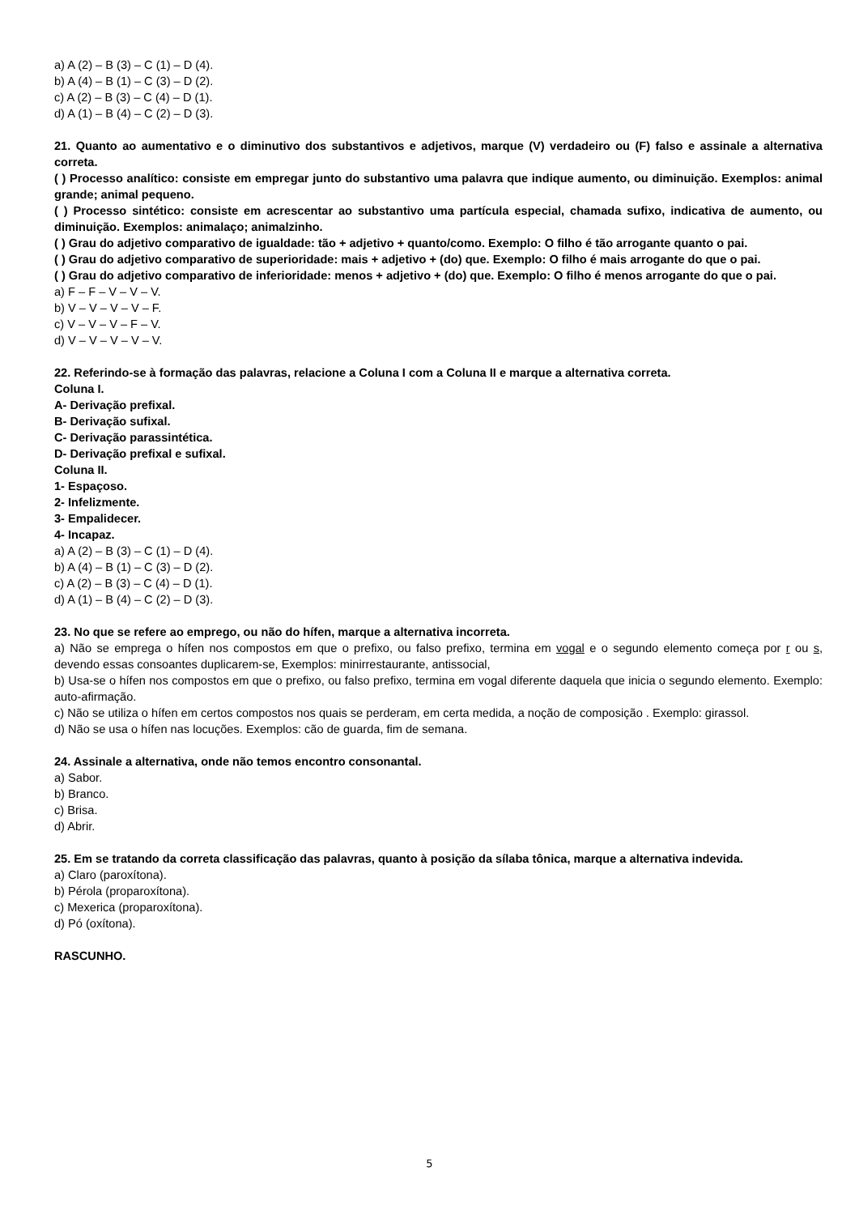a) A (2) – B (3) – C (1) – D (4).
b) A (4) – B (1) – C (3) – D (2).
c) A (2) – B (3) – C (4) – D (1).
d) A (1) – B (4) – C (2) – D (3).
21. Quanto ao aumentativo e o diminutivo dos substantivos e adjetivos, marque (V) verdadeiro ou (F) falso e assinale a alternativa correta.
( ) Processo analítico: consiste em empregar junto do substantivo uma palavra que indique aumento, ou diminuição. Exemplos: animal grande; animal pequeno.
( ) Processo sintético: consiste em acrescentar ao substantivo uma partícula especial, chamada sufixo, indicativa de aumento, ou diminuição. Exemplos: animalaço; animalzinho.
( ) Grau do adjetivo comparativo de igualdade: tão + adjetivo + quanto/como. Exemplo: O filho é tão arrogante quanto o pai.
( ) Grau do adjetivo comparativo de superioridade: mais + adjetivo + (do) que. Exemplo: O filho é mais arrogante do que o pai.
( ) Grau do adjetivo comparativo de inferioridade: menos + adjetivo + (do) que. Exemplo: O filho é menos arrogante do que o pai.
a) F – F – V – V – V.
b) V – V – V – V – F.
c) V – V – V – F – V.
d) V – V – V – V – V.
22. Referindo-se à formação das palavras, relacione a Coluna I com a Coluna II e marque a alternativa correta.
Coluna I.
A- Derivação prefixal.
B- Derivação sufixal.
C- Derivação parassintética.
D- Derivação prefixal e sufixal.
Coluna II.
1- Espaçoso.
2- Infelizmente.
3- Empalidecer.
4- Incapaz.
a) A (2) – B (3) – C (1) – D (4).
b) A (4) – B (1) – C (3) – D (2).
c) A (2) – B (3) – C (4) – D (1).
d) A (1) – B (4) – C (2) – D (3).
23. No que se refere ao emprego, ou não do hífen, marque a alternativa incorreta.
a) Não se emprega o hífen nos compostos em que o prefixo, ou falso prefixo, termina em vogal e o segundo elemento começa por r ou s, devendo essas consoantes duplicarem-se, Exemplos: minirrestaurante, antissocial,
b) Usa-se o hífen nos compostos em que o prefixo, ou falso prefixo, termina em vogal diferente daquela que inicia o segundo elemento. Exemplo: auto-afirmação.
c) Não se utiliza o hífen em certos compostos nos quais se perderam, em certa medida, a noção de composição . Exemplo: girassol.
d) Não se usa o hífen nas locuções. Exemplos: cão de guarda, fim de semana.
24. Assinale a alternativa, onde não temos encontro consonantal.
a) Sabor.
b) Branco.
c) Brisa.
d) Abrir.
25. Em se tratando da correta classificação das palavras, quanto à posição da sílaba tônica, marque a alternativa indevida.
a) Claro (paroxítona).
b) Pérola (proparoxítona).
c) Mexerica (proparoxítona).
d) Pó (oxítona).
RASCUNHO.
5